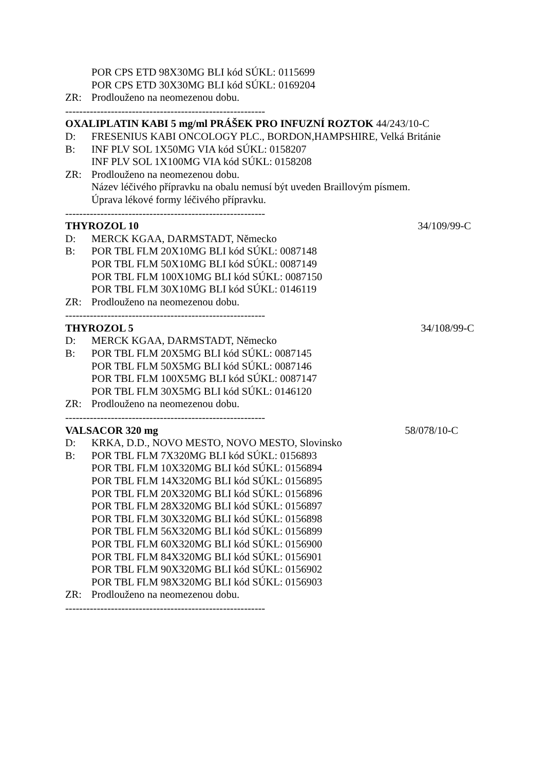POR CPS ETD 98X30MG BLI kód SÚKL: 0115699
POR CPS ETD 30X30MG BLI kód SÚKL: 0169204
ZR: Prodlouženo na neomezenou dobu.
---------------------------------------------------------
OXALIPLATIN KABI 5 mg/ml PRÁŠEK PRO INFUZNÍ ROZTOK 44/243/10-C
D: FRESENIUS KABI ONCOLOGY PLC., BORDON,HAMPSHIRE, Velká Británie
B: INF PLV SOL 1X50MG VIA kód SÚKL: 0158207
INF PLV SOL 1X100MG VIA kód SÚKL: 0158208
ZR: Prodlouženo na neomezenou dobu.
Název léčivého přípravku na obalu nemusí být uveden Braillovým písmem.
Úprava lékové formy léčivého přípravku.
---------------------------------------------------------
THYROZOL 10 34/109/99-C
D: MERCK KGAA, DARMSTADT, Německo
B: POR TBL FLM 20X10MG BLI kód SÚKL: 0087148
POR TBL FLM 50X10MG BLI kód SÚKL: 0087149
POR TBL FLM 100X10MG BLI kód SÚKL: 0087150
POR TBL FLM 30X10MG BLI kód SÚKL: 0146119
ZR: Prodlouženo na neomezenou dobu.
---------------------------------------------------------
THYROZOL 5 34/108/99-C
D: MERCK KGAA, DARMSTADT, Německo
B: POR TBL FLM 20X5MG BLI kód SÚKL: 0087145
POR TBL FLM 50X5MG BLI kód SÚKL: 0087146
POR TBL FLM 100X5MG BLI kód SÚKL: 0087147
POR TBL FLM 30X5MG BLI kód SÚKL: 0146120
ZR: Prodlouženo na neomezenou dobu.
---------------------------------------------------------
VALSACOR 320 mg 58/078/10-C
D: KRKA, D.D., NOVO MESTO, NOVO MESTO, Slovinsko
B: POR TBL FLM 7X320MG BLI kód SÚKL: 0156893
POR TBL FLM 10X320MG BLI kód SÚKL: 0156894
POR TBL FLM 14X320MG BLI kód SÚKL: 0156895
POR TBL FLM 20X320MG BLI kód SÚKL: 0156896
POR TBL FLM 28X320MG BLI kód SÚKL: 0156897
POR TBL FLM 30X320MG BLI kód SÚKL: 0156898
POR TBL FLM 56X320MG BLI kód SÚKL: 0156899
POR TBL FLM 60X320MG BLI kód SÚKL: 0156900
POR TBL FLM 84X320MG BLI kód SÚKL: 0156901
POR TBL FLM 90X320MG BLI kód SÚKL: 0156902
POR TBL FLM 98X320MG BLI kód SÚKL: 0156903
ZR: Prodlouženo na neomezenou dobu.
---------------------------------------------------------